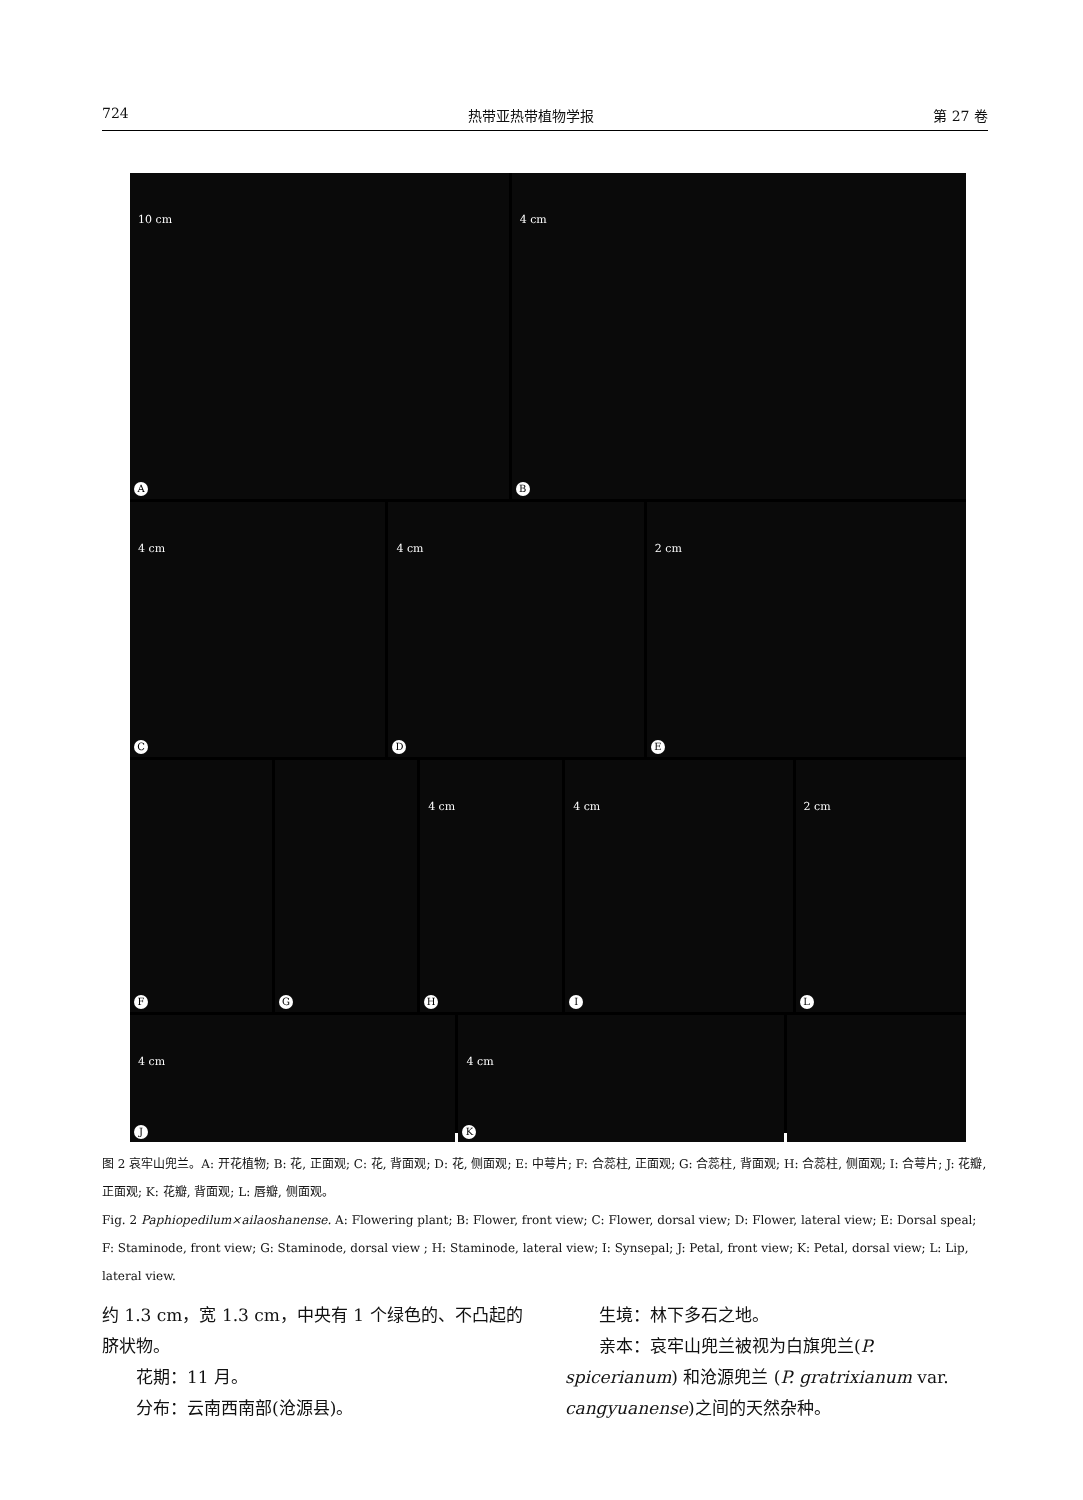724 热带亚热带植物学报 第 27 卷
10 cm
A
4 cm
B
4 cm
C
4 cm
D
2 cm
E
F
G
4 cm
H
4 cm
I
2 cm
L
4 cm
J
4 cm
K
图 2 哀牢山兜兰。A: 开花植物; B: 花, 正面观; C: 花, 背面观; D: 花, 侧面观; E: 中萼片; F: 合蕊柱, 正面观; G: 合蕊柱, 背面观; H: 合蕊柱, 侧面观; I: 合萼片; J: 花瓣, 正面观; K: 花瓣, 背面观; L: 唇瓣, 侧面观。
Fig. 2 Paphiopedilum×ailaoshanense. A: Flowering plant; B: Flower, front view; C: Flower, dorsal view; D: Flower, lateral view; E: Dorsal speal; F: Staminode, front view; G: Staminode, dorsal view ; H: Staminode, lateral view; I: Synsepal; J: Petal, front view; K: Petal, dorsal view; L: Lip, lateral view.
约 1.3 cm，宽 1.3 cm，中央有 1 个绿色的、不凸起的脐状物。
花期：11 月。
分布：云南西南部(沧源县)。
生境：林下多石之地。
亲本：哀牢山兜兰被视为白旗兜兰(P. spicerianum) 和沧源兜兰 (P. gratrixianum var. cangyuanense)之间的天然杂种。